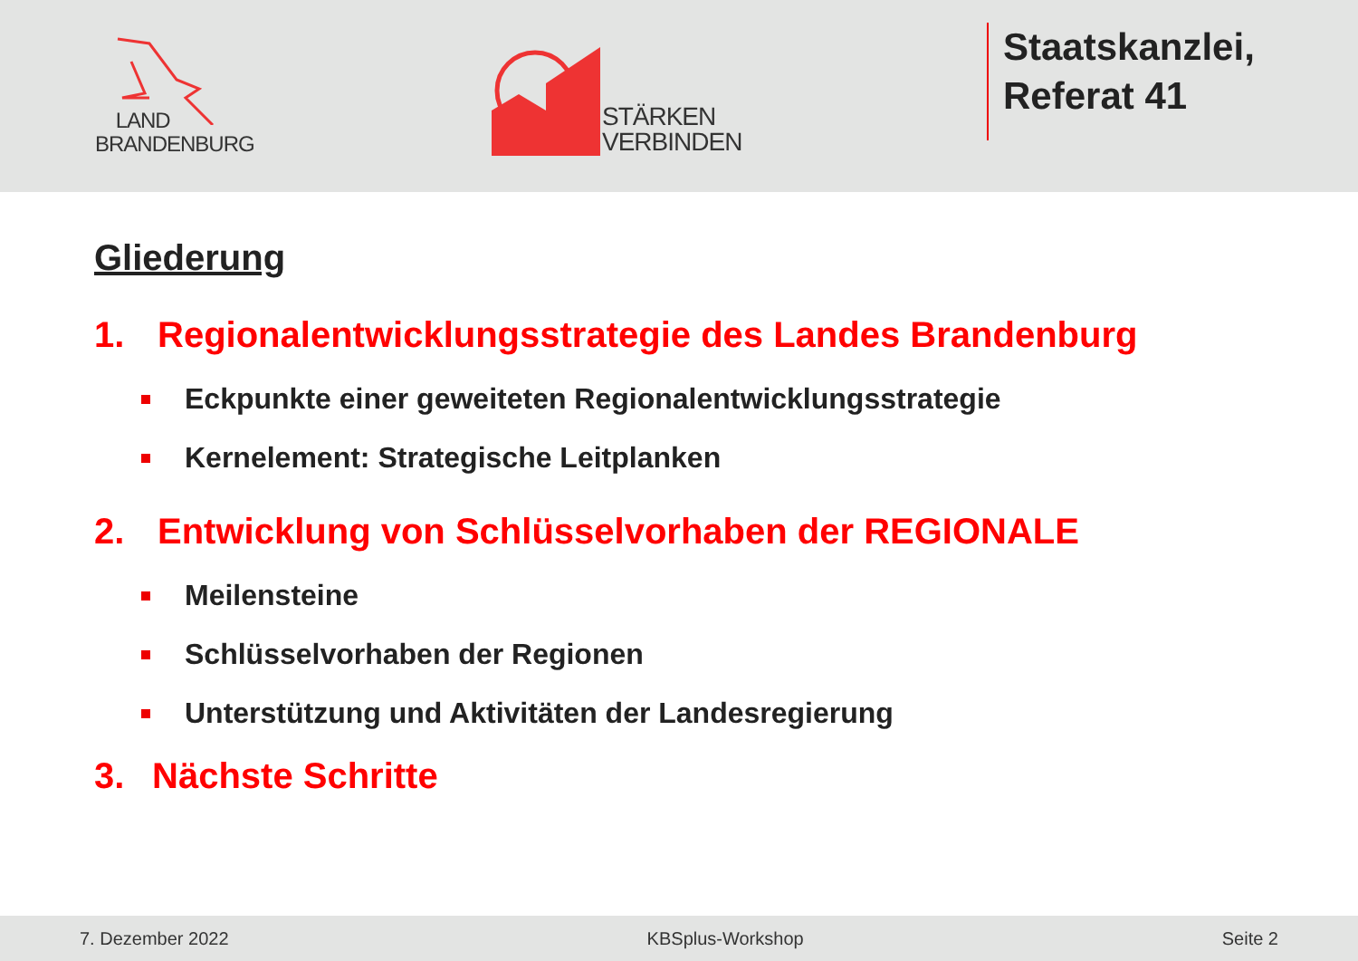LAND
BRANDENBURG
STÄRKEN
VERBINDEN
Staatskanzlei,
Referat 41
Gliederung
1. Regionalentwicklungsstrategie des Landes Brandenburg
Eckpunkte einer geweiteten Regionalentwicklungsstrategie
Kernelement: Strategische Leitplanken
2. Entwicklung von Schlüsselvorhaben der REGIONALE
Meilensteine
Schlüsselvorhaben der Regionen
Unterstützung und Aktivitäten der Landesregierung
3. Nächste Schritte
7. Dezember 2022 KBSplus-Workshop Seite 2